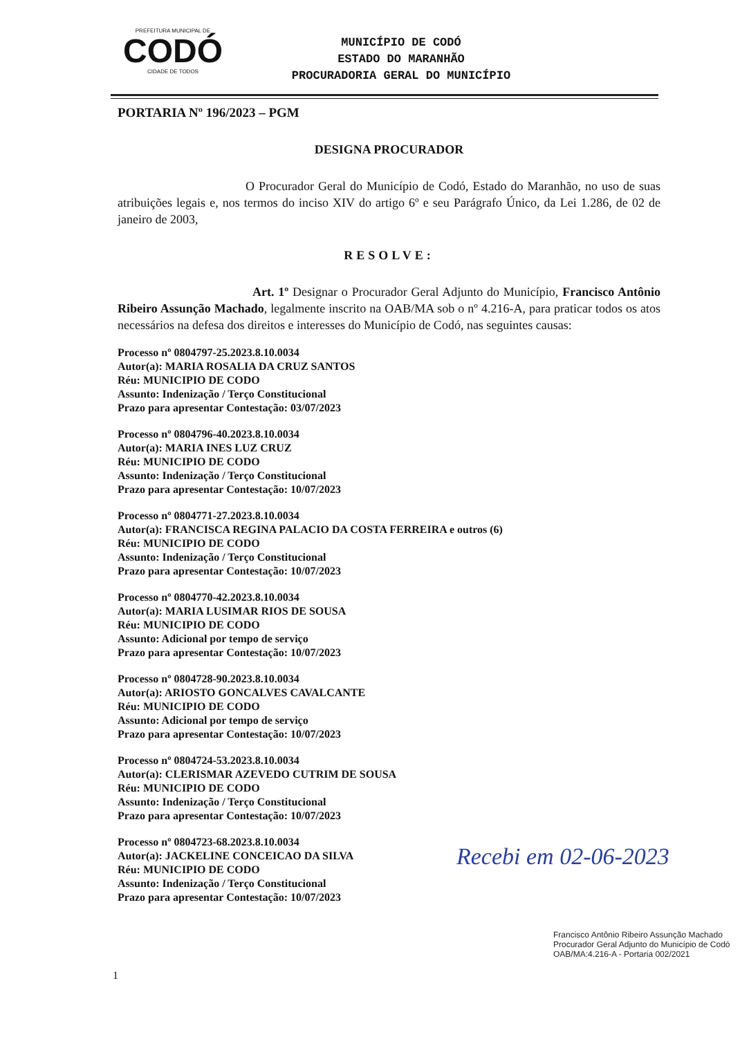PREFEITURA MUNICIPAL DE
CODÓ
CIDADE DE TODOS
MUNICÍPIO DE CODÓ
ESTADO DO MARANHÃO
PROCURADORIA GERAL DO MUNICÍPIO
PORTARIA Nº 196/2023 – PGM
DESIGNA PROCURADOR
O Procurador Geral do Município de Codó, Estado do Maranhão, no uso de suas atribuições legais e, nos termos do inciso XIV do artigo 6º e seu Parágrafo Único, da Lei 1.286, de 02 de janeiro de 2003,
RESOLVE:
Art. 1º Designar o Procurador Geral Adjunto do Município, Francisco Antônio Ribeiro Assunção Machado, legalmente inscrito na OAB/MA sob o nº 4.216-A, para praticar todos os atos necessários na defesa dos direitos e interesses do Município de Codó, nas seguintes causas:
Processo nº 0804797-25.2023.8.10.0034
Autor(a): MARIA ROSALIA DA CRUZ SANTOS
Réu: MUNICIPIO DE CODO
Assunto: Indenização / Terço Constitucional
Prazo para apresentar Contestação: 03/07/2023
Processo nº 0804796-40.2023.8.10.0034
Autor(a): MARIA INES LUZ CRUZ
Réu: MUNICIPIO DE CODO
Assunto: Indenização / Terço Constitucional
Prazo para apresentar Contestação: 10/07/2023
Processo nº 0804771-27.2023.8.10.0034
Autor(a): FRANCISCA REGINA PALACIO DA COSTA FERREIRA e outros (6)
Réu: MUNICIPIO DE CODO
Assunto: Indenização / Terço Constitucional
Prazo para apresentar Contestação: 10/07/2023
Processo nº 0804770-42.2023.8.10.0034
Autor(a): MARIA LUSIMAR RIOS DE SOUSA
Réu: MUNICIPIO DE CODO
Assunto: Adicional por tempo de serviço
Prazo para apresentar Contestação: 10/07/2023
Processo nº 0804728-90.2023.8.10.0034
Autor(a): ARIOSTO GONCALVES CAVALCANTE
Réu: MUNICIPIO DE CODO
Assunto: Adicional por tempo de serviço
Prazo para apresentar Contestação: 10/07/2023
Processo nº 0804724-53.2023.8.10.0034
Autor(a): CLERISMAR AZEVEDO CUTRIM DE SOUSA
Réu: MUNICIPIO DE CODO
Assunto: Indenização / Terço Constitucional
Prazo para apresentar Contestação: 10/07/2023
Processo nº 0804723-68.2023.8.10.0034
Autor(a): JACKELINE CONCEICAO DA SILVA
Réu: MUNICIPIO DE CODO
Assunto: Indenização / Terço Constitucional
Prazo para apresentar Contestação: 10/07/2023
Recebi em 02-06-2023
Francisco Antônio Ribeiro Assunção Machado
Procurador Geral Adjunto do Município de Codó
OAB/MA:4.216-A - Portaria 002/2021
1